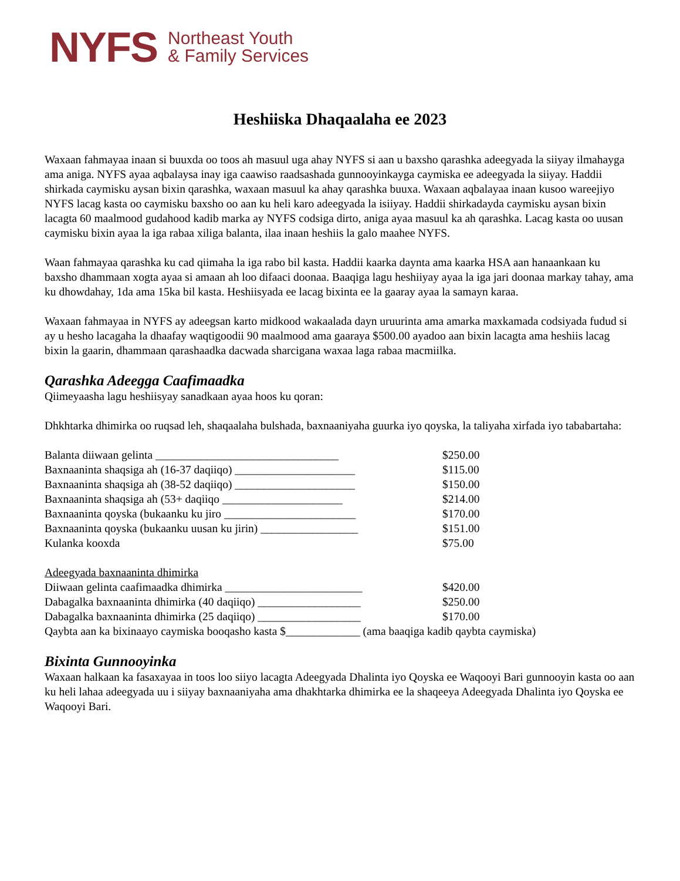NYFS Northeast Youth
& Family Services
Heshiiska Dhaqaalaha ee 2023
Waxaan fahmayaa inaan si buuxda oo toos ah masuul uga ahay NYFS si aan u baxsho qarashka adeegyada la siiyay ilmahayga ama aniga. NYFS ayaa aqbalaysa inay iga caawiso raadsashada gunnooyinkayga caymiska ee adeegyada la siiyay. Haddii shirkada caymisku aysan bixin qarashka, waxaan masuul ka ahay qarashka buuxa. Waxaan aqbalayaa inaan kusoo wareejiyo NYFS lacag kasta oo caymisku baxsho oo aan ku heli karo adeegyada la isiiyay. Haddii shirkadayda caymisku aysan bixin lacagta 60 maalmood gudahood kadib marka ay NYFS codsiga dirto, aniga ayaa masuul ka ah qarashka. Lacag kasta oo uusan caymisku bixin ayaa la iga rabaa xiliga balanta, ilaa inaan heshiis la galo maahee NYFS.
Waan fahmayaa qarashka ku cad qiimaha la iga rabo bil kasta. Haddii kaarka daynta ama kaarka HSA aan hanaankaan ku baxsho dhammaan xogta ayaa si amaan ah loo difaaci doonaa. Baaqiga lagu heshiiyay ayaa la iga jari doonaa markay tahay, ama ku dhowdahay, 1da ama 15ka bil kasta. Heshiisyada ee lacag bixinta ee la gaaray ayaa la samayn karaa.
Waxaan fahmayaa in NYFS ay adeegsan karto midkood wakaalada dayn uruurinta ama amarka maxkamada codsiyada fudud si ay u hesho lacagaha la dhaafay waqtigoodii 90 maalmood ama gaaraya $500.00 ayadoo aan bixin lacagta ama heshiis lacag bixin la gaarin, dhammaan qarashaadka dacwada sharcigana waxaa laga rabaa macmiilka.
Qarashka Adeegga Caafimaadka
Qiimeyaasha lagu heshiisyay sanadkaan ayaa hoos ku qoran:
Dhkhtarka dhimirka oo ruqsad leh, shaqaalaha bulshada, baxnaaniyaha guurka iyo qoyska, la taliyaha xirfada iyo tababartaha:
Balanta diiwaan gelinta ________________________________ $250.00
Baxnaaninta shaqsiga ah (16-37 daqiiqo) _____________________ $115.00
Baxnaaninta shaqsiga ah (38-52 daqiiqo) _____________________ $150.00
Baxnaaninta shaqsiga ah (53+ daqiiqo _____________________ $214.00
Baxnaaninta qoyska (bukaanku ku jiro _______________________ $170.00
Baxnaaninta qoyska (bukaanku uusan ku jirin) _________________ $151.00
Kulanka kooxda $75.00
Adeegyada baxnaaninta dhimirka
Diiwaan gelinta caafimaadka dhimirka ________________________ $420.00
Dabagalka baxnaaninta dhimirka (40 daqiiqo) __________________ $250.00
Dabagalka baxnaaninta dhimirka (25 daqiiqo) __________________ $170.00
Qaybta aan ka bixinaayo caymiska booqasho kasta $_____________ (ama baaqiga kadib qaybta caymiska)
Bixinta Gunnooyinka
Waxaan halkaan ka fasaxayaa in toos loo siiyo lacagta Adeegyada Dhalinta iyo Qoyska ee Waqooyi Bari gunnooyin kasta oo aan ku heli lahaa adeegyada uu i siiyay baxnaaniyaha ama dhakhtarka dhimirka ee la shaqeeya Adeegyada Dhalinta iyo Qoyska ee Waqooyi Bari.